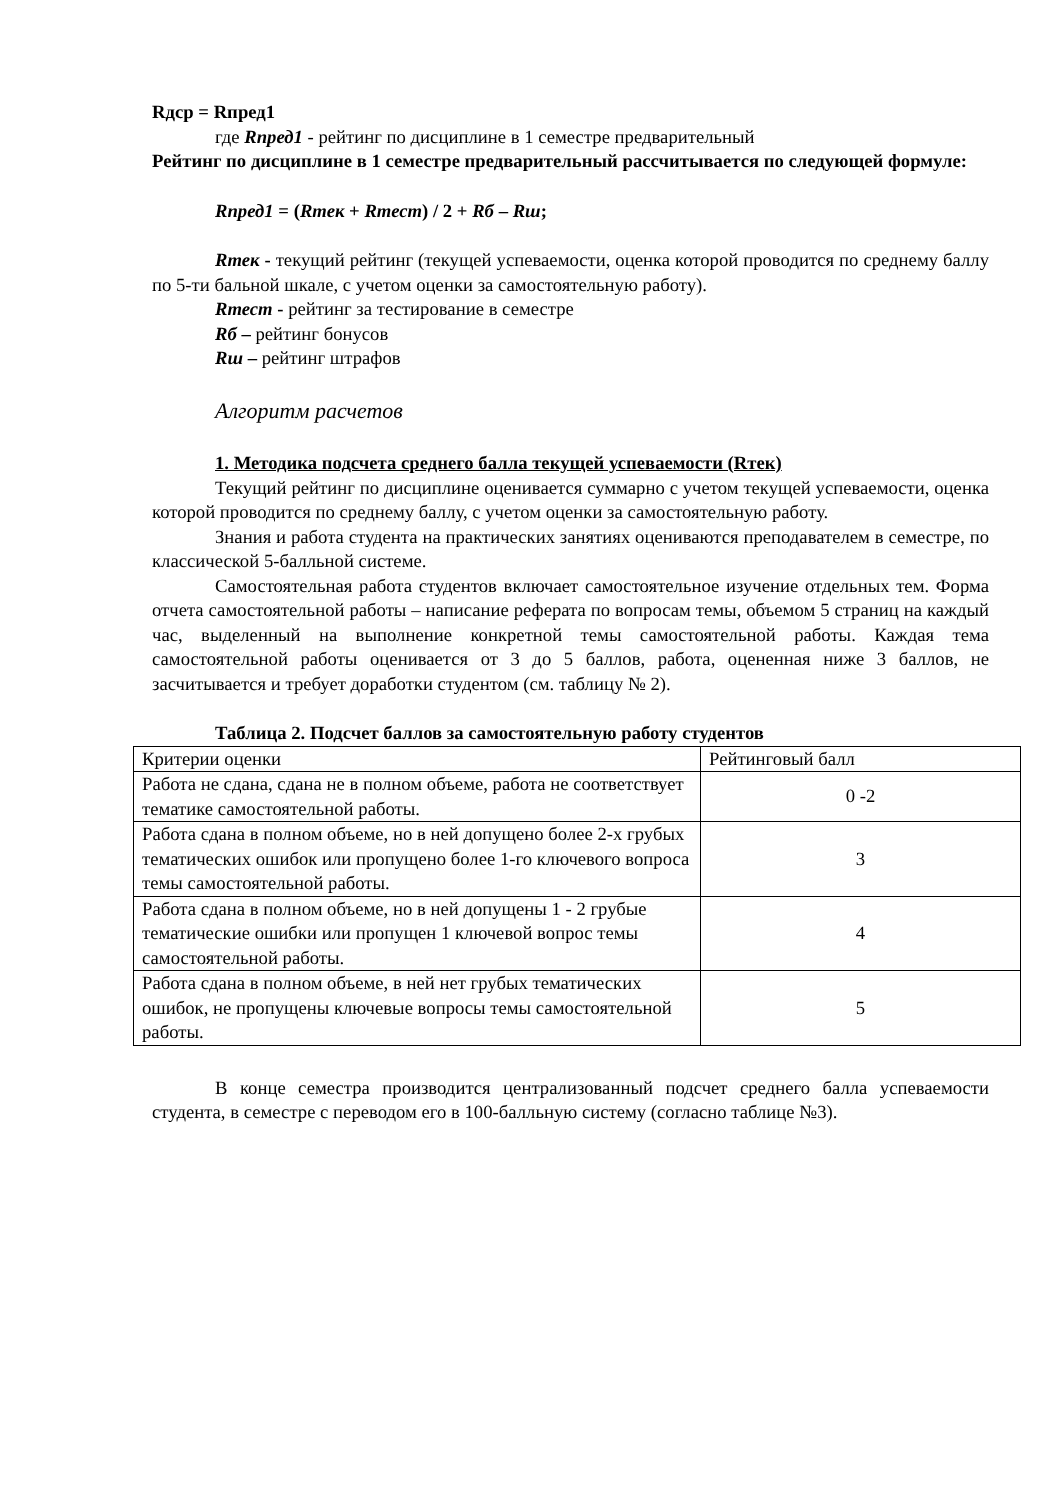Rдср = Rпред1
где Rпред1 - рейтинг по дисциплине в 1 семестре предварительный
Рейтинг по дисциплине в 1 семестре предварительный рассчитывается по следующей формуле:
Rпред1 = (Rтек + Rтест) / 2 + Rб – Rш;
Rтек - текущий рейтинг (текущей успеваемости, оценка которой проводится по среднему баллу по 5-ти бальной шкале, с учетом оценки за самостоятельную работу).
Rтест - рейтинг за тестирование в семестре
Rб – рейтинг бонусов
Rш – рейтинг штрафов
Алгоритм расчетов
1. Методика подсчета среднего балла текущей успеваемости (Rтек)
Текущий рейтинг по дисциплине оценивается суммарно с учетом текущей успеваемости, оценка которой проводится по среднему баллу, с учетом оценки за самостоятельную работу.
Знания и работа студента на практических занятиях оцениваются преподавателем в семестре, по классической 5-балльной системе.
Самостоятельная работа студентов включает самостоятельное изучение отдельных тем. Форма отчета самостоятельной работы – написание реферата по вопросам темы, объемом 5 страниц на каждый час, выделенный на выполнение конкретной темы самостоятельной работы. Каждая тема самостоятельной работы оценивается от 3 до 5 баллов, работа, оцененная ниже 3 баллов, не засчитывается и требует доработки студентом (см. таблицу № 2).
Таблица 2. Подсчет баллов за самостоятельную работу студентов
| Критерии оценки | Рейтинговый балл |
| Работа не сдана, сдана не в полном объеме, работа не соответствует тематике самостоятельной работы. | 0 -2 |
| Работа сдана в полном объеме, но в ней допущено более 2-х грубых тематических ошибок или пропущено более 1-го ключевого вопроса темы самостоятельной работы. | 3 |
| Работа сдана в полном объеме, но в ней допущены 1 - 2 грубые тематические ошибки или пропущен 1 ключевой вопрос темы самостоятельной работы. | 4 |
| Работа сдана в полном объеме, в ней нет грубых тематических ошибок, не пропущены ключевые вопросы темы самостоятельной работы. | 5 |
В конце семестра производится централизованный подсчет среднего балла успеваемости студента, в семестре с переводом его в 100-балльную систему (согласно таблице №3).